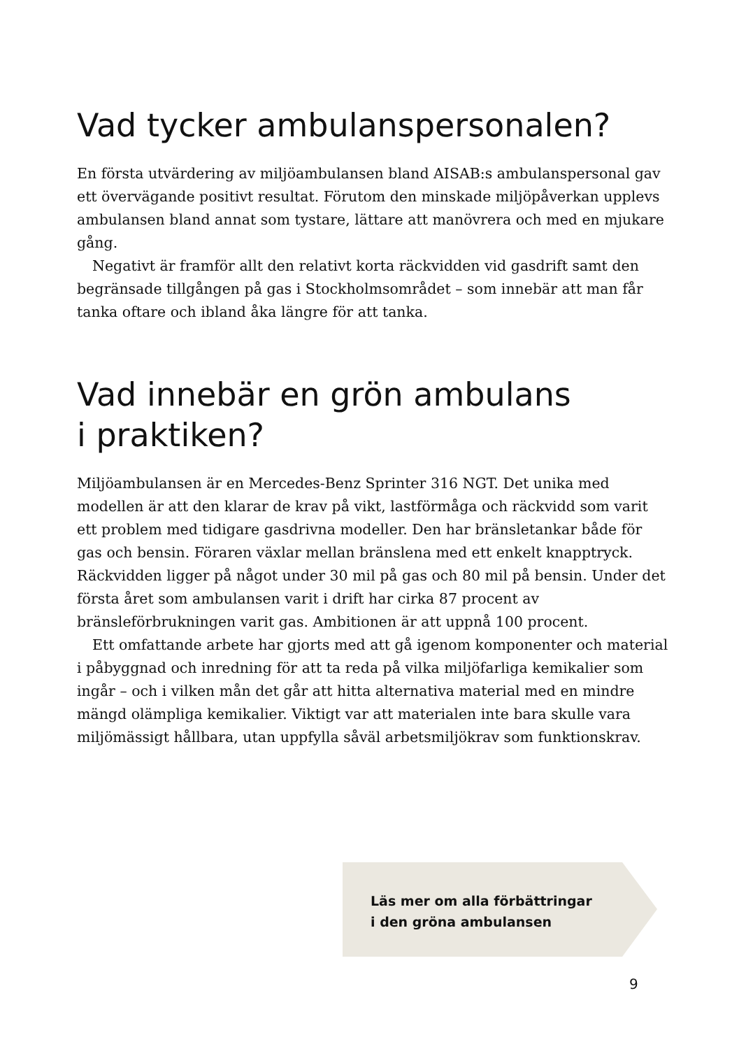Vad tycker ambulanspersonalen?
En första utvärdering av miljöambulansen bland AISAB:s ambulanspersonal gav ett övervägande positivt resultat. Förutom den minskade miljöpåverkan upplevs ambulansen bland annat som tystare, lättare att manövrera och med en mjukare gång.
Negativt är framför allt den relativt korta räckvidden vid gasdrift samt den begränsade tillgången på gas i Stockholmsområdet – som innebär att man får tanka oftare och ibland åka längre för att tanka.
Vad innebär en grön ambulans
i praktiken?
Miljöambulansen är en Mercedes-Benz Sprinter 316 NGT. Det unika med modellen är att den klarar de krav på vikt, lastförmåga och räckvidd som varit ett problem med tidigare gasdrivna modeller. Den har bränsletankar både för gas och bensin. Föraren växlar mellan bränslena med ett enkelt knapptryck. Räckvidden ligger på något under 30 mil på gas och 80 mil på bensin. Under det första året som ambulansen varit i drift har cirka 87 procent av bränsleförbrukningen varit gas. Ambitionen är att uppnå 100 procent.
Ett omfattande arbete har gjorts med att gå igenom komponenter och material i påbyggnad och inredning för att ta reda på vilka miljöfarliga kemikalier som ingår – och i vilken mån det går att hitta alternativa material med en mindre mängd olämpliga kemikalier. Viktigt var att materialen inte bara skulle vara miljömässigt hållbara, utan uppfylla såväl arbetsmiljökrav som funktionskrav.
Läs mer om alla förbättringar
i den gröna ambulansen
9